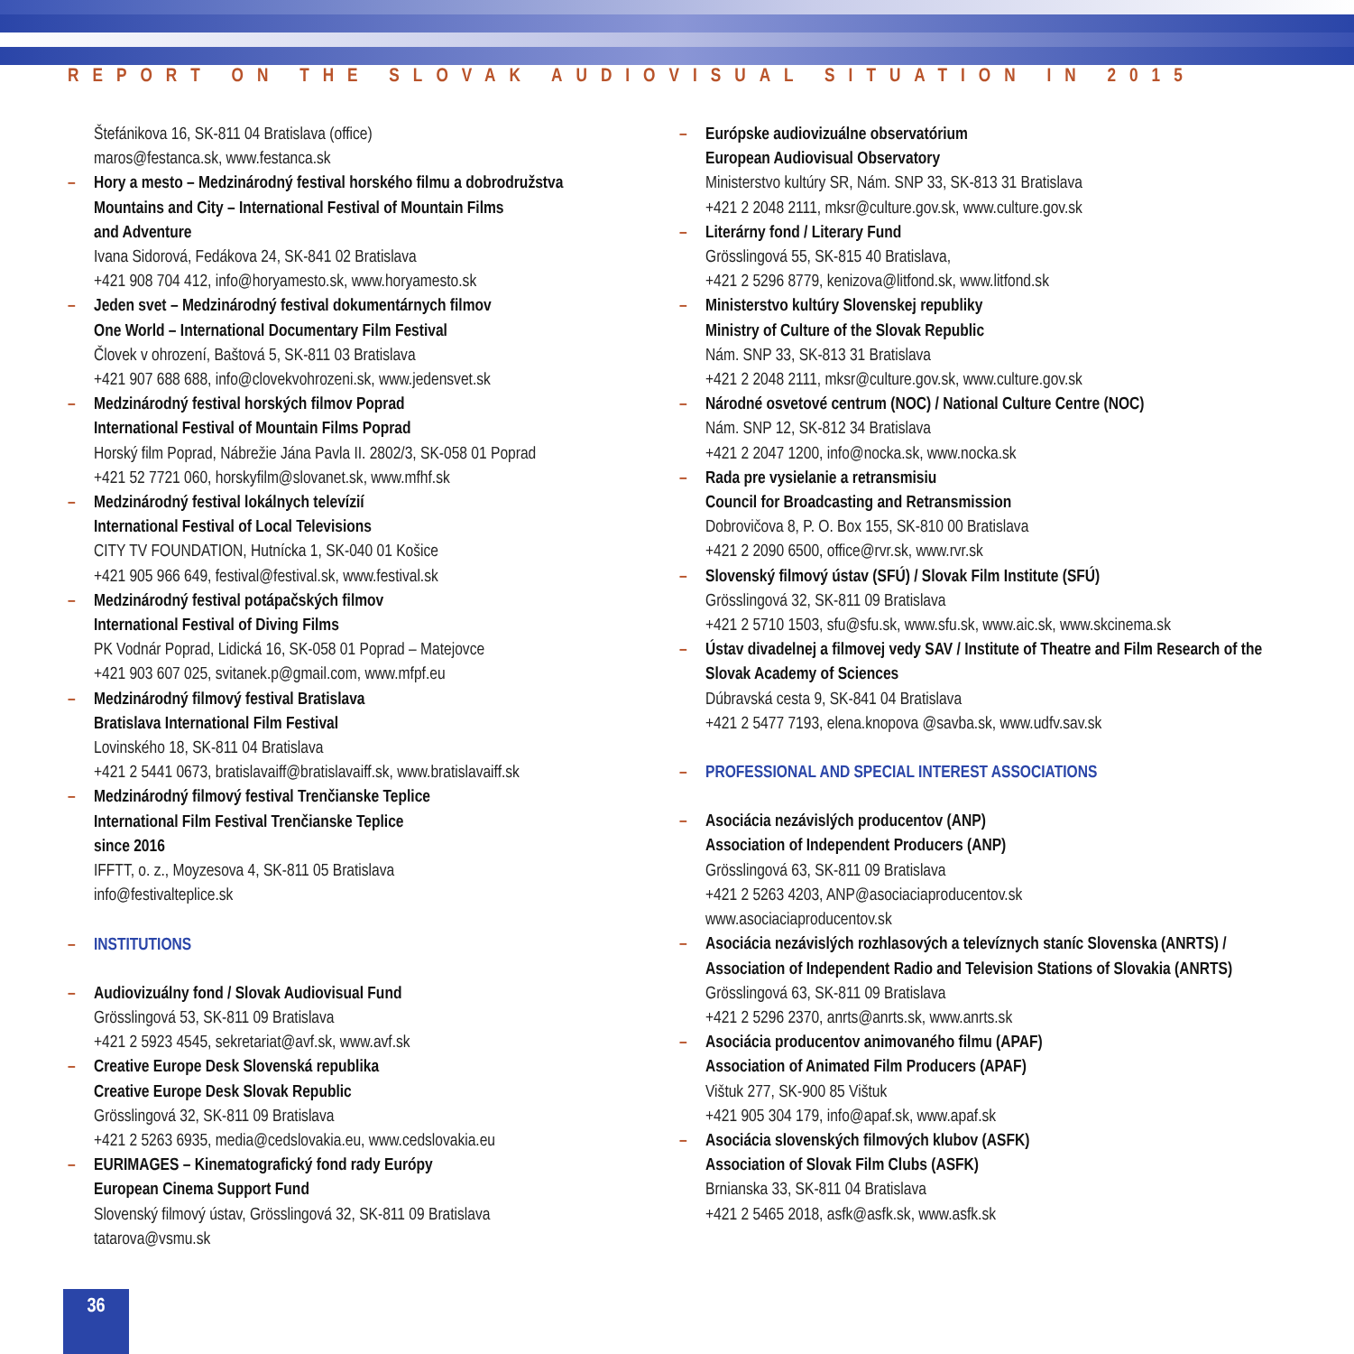REPORT ON THE SLOVAK AUDIOVISUAL SITUATION IN 2015
Štefánikova 16, SK-811 04 Bratislava (office)
maros@festanca.sk, www.festanca.sk
– Hory a mesto – Medzinárodný festival horského filmu a dobrodružstva
Mountains and City – International Festival of Mountain Films
and Adventure
Ivana Sidorová, Fedákova 24, SK-841 02 Bratislava
+421 908 704 412, info@horyamesto.sk, www.horyamesto.sk
– Jeden svet – Medzinárodný festival dokumentárnych filmov
One World – International Documentary Film Festival
Človek v ohrození, Baštová 5, SK-811 03 Bratislava
+421 907 688 688, info@clovekvohrozeni.sk, www.jedensvet.sk
– Medzinárodný festival horských filmov Poprad
International Festival of Mountain Films Poprad
Horský film Poprad, Nábrežie Jána Pavla II. 2802/3, SK-058 01 Poprad
+421 52 7721 060, horskyfilm@slovanet.sk, www.mfhf.sk
– Medzinárodný festival lokálnych televízií
International Festival of Local Televisions
CITY TV FOUNDATION, Hutnícka 1, SK-040 01 Košice
+421 905 966 649, festival@festival.sk, www.festival.sk
– Medzinárodný festival potápačských filmov
International Festival of Diving Films
PK Vodnár Poprad, Lidická 16, SK-058 01 Poprad – Matejovce
+421 903 607 025, svitanek.p@gmail.com, www.mfpf.eu
– Medzinárodný filmový festival Bratislava
Bratislava International Film Festival
Lovinského 18, SK-811 04 Bratislava
+421 2 5441 0673, bratislavaiff@bratislavaiff.sk, www.bratislavaiff.sk
– Medzinárodný filmový festival Trenčianske Teplice
International Film Festival Trenčianske Teplice
since 2016
IFFTT, o. z., Moyzesova 4, SK-811 05 Bratislava
info@festivalteplice.sk
– INSTITUTIONS
– Audiovizuálny fond / Slovak Audiovisual Fund
Grösslingová 53, SK-811 09 Bratislava
+421 2 5923 4545, sekretariat@avf.sk, www.avf.sk
– Creative Europe Desk Slovenská republika
Creative Europe Desk Slovak Republic
Grösslingová 32, SK-811 09 Bratislava
+421 2 5263 6935, media@cedslovakia.eu, www.cedslovakia.eu
– EURIMAGES – Kinematografický fond rady Európy
European Cinema Support Fund
Slovenský filmový ústav, Grösslingová 32, SK-811 09 Bratislava
tatarova@vsmu.sk
– Európske audiovizuálne observatórium
European Audiovisual Observatory
Ministerstvo kultúry SR, Nám. SNP 33, SK-813 31 Bratislava
+421 2 2048 2111, mksr@culture.gov.sk, www.culture.gov.sk
– Literárny fond / Literary Fund
Grösslingová 55, SK-815 40 Bratislava,
+421 2 5296 8779, kenizova@litfond.sk, www.litfond.sk
– Ministerstvo kultúry Slovenskej republiky
Ministry of Culture of the Slovak Republic
Nám. SNP 33, SK-813 31 Bratislava
+421 2 2048 2111, mksr@culture.gov.sk, www.culture.gov.sk
– Národné osvetové centrum (NOC) / National Culture Centre (NOC)
Nám. SNP 12, SK-812 34 Bratislava
+421 2 2047 1200, info@nocka.sk, www.nocka.sk
– Rada pre vysielanie a retransmisiu
Council for Broadcasting and Retransmission
Dobrovičova 8, P. O. Box 155, SK-810 00 Bratislava
+421 2 2090 6500, office@rvr.sk, www.rvr.sk
– Slovenský filmový ústav (SFÚ) / Slovak Film Institute (SFÚ)
Grösslingová 32, SK-811 09 Bratislava
+421 2 5710 1503, sfu@sfu.sk, www.sfu.sk, www.aic.sk, www.skcinema.sk
– Ústav divadelnej a filmovej vedy SAV / Institute of Theatre and Film Research of the Slovak Academy of Sciences
Dúbravská cesta 9, SK-841 04 Bratislava
+421 2 5477 7193, elena.knopova @savba.sk, www.udfv.sav.sk
– PROFESSIONAL AND SPECIAL INTEREST ASSOCIATIONS
– Asociácia nezávislých producentov (ANP)
Association of Independent Producers (ANP)
Grösslingová 63, SK-811 09 Bratislava
+421 2 5263 4203, ANP@asociaciaproducentov.sk
www.asociaciaproducentov.sk
– Asociácia nezávislých rozhlasových a televíznych staníc Slovenska (ANRTS) / Association of Independent Radio and Television Stations of Slovakia (ANRTS)
Grösslingová 63, SK-811 09 Bratislava
+421 2 5296 2370, anrts@anrts.sk, www.anrts.sk
– Asociácia producentov animovaného filmu (APAF)
Association of Animated Film Producers (APAF)
Vištuk 277, SK-900 85 Vištuk
+421 905 304 179, info@apaf.sk, www.apaf.sk
– Asociácia slovenských filmových klubov (ASFK)
Association of Slovak Film Clubs (ASFK)
Brnianska 33, SK-811 04 Bratislava
+421 2 5465 2018, asfk@asfk.sk, www.asfk.sk
36